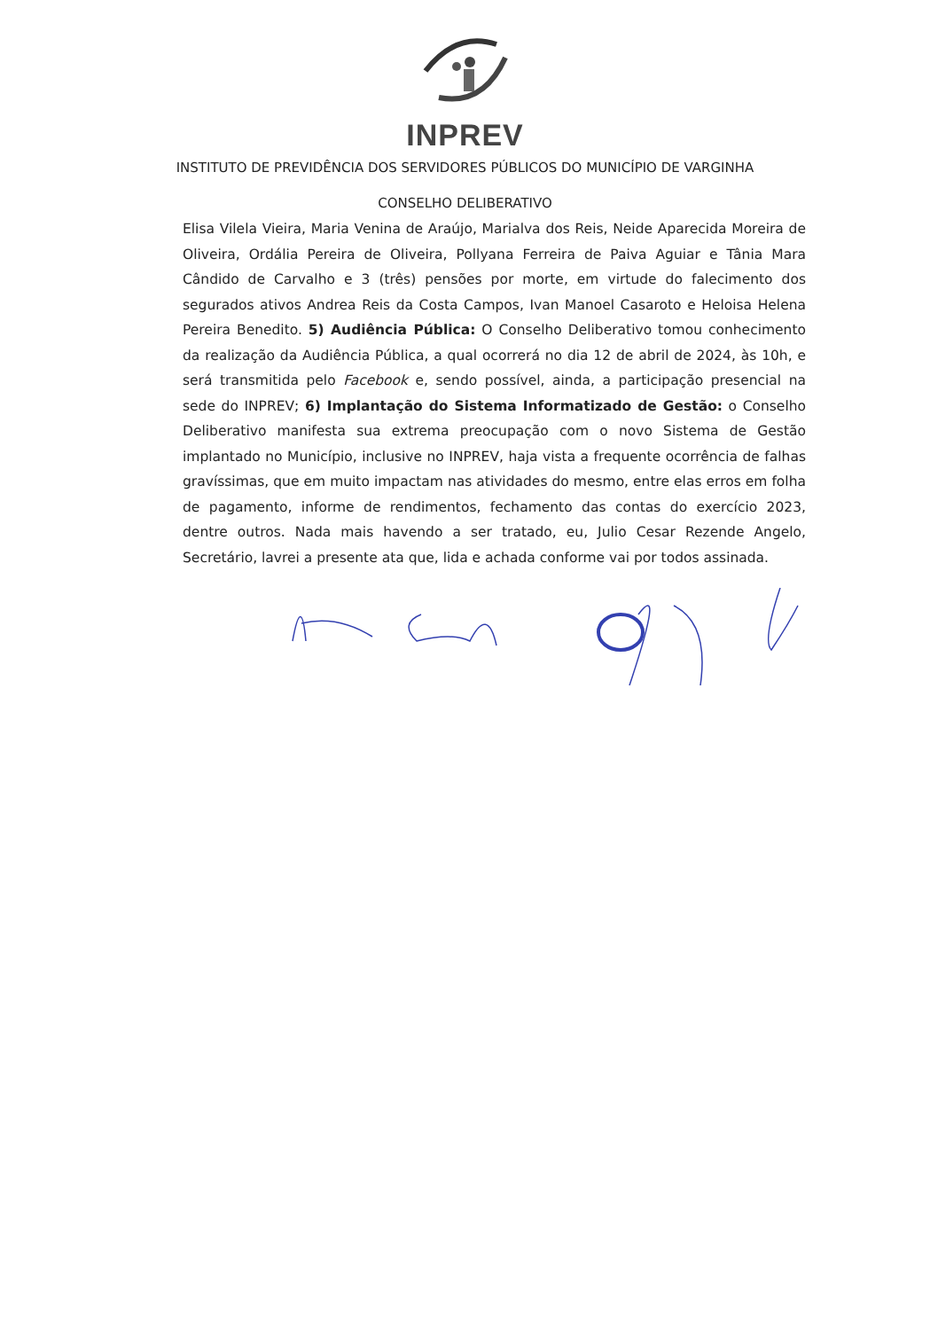INPREV
INSTITUTO DE PREVIDÊNCIA DOS SERVIDORES PÚBLICOS DO MUNICÍPIO DE VARGINHA
CONSELHO DELIBERATIVO
Elisa Vilela Vieira, Maria Venina de Araújo, Marialva dos Reis, Neide Aparecida Moreira de Oliveira, Ordália Pereira de Oliveira, Pollyana Ferreira de Paiva Aguiar e Tânia Mara Cândido de Carvalho e 3 (três) pensões por morte, em virtude do falecimento dos segurados ativos Andrea Reis da Costa Campos, Ivan Manoel Casaroto e Heloisa Helena Pereira Benedito. 5) Audiência Pública: O Conselho Deliberativo tomou conhecimento da realização da Audiência Pública, a qual ocorrerá no dia 12 de abril de 2024, às 10h, e será transmitida pelo Facebook e, sendo possível, ainda, a participação presencial na sede do INPREV; 6) Implantação do Sistema Informatizado de Gestão: o Conselho Deliberativo manifesta sua extrema preocupação com o novo Sistema de Gestão implantado no Município, inclusive no INPREV, haja vista a frequente ocorrência de falhas gravíssimas, que em muito impactam nas atividades do mesmo, entre elas erros em folha de pagamento, informe de rendimentos, fechamento das contas do exercício 2023, dentre outros. Nada mais havendo a ser tratado, eu, Julio Cesar Rezende Angelo, Secretário, lavrei a presente ata que, lida e achada conforme vai por todos assinada.